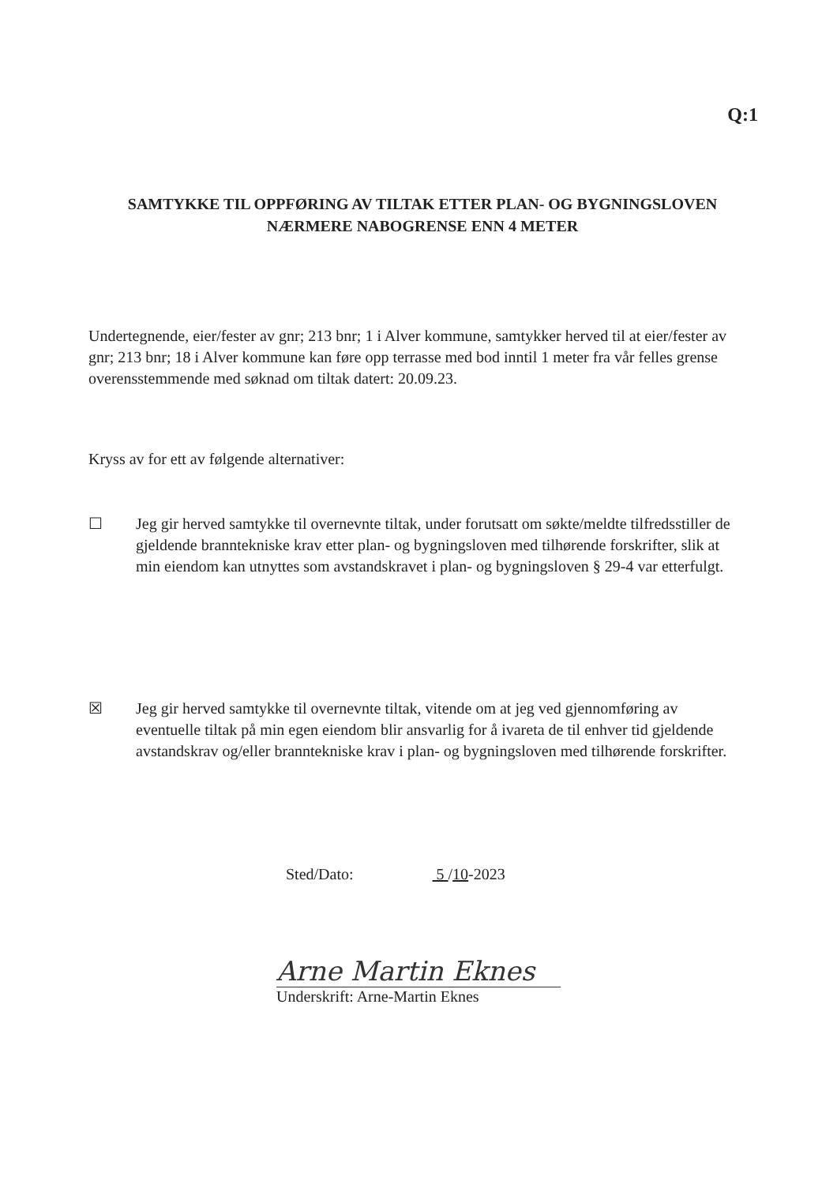Q:1
SAMTYKKE TIL OPPFØRING AV TILTAK ETTER PLAN- OG BYGNINGSLOVEN
NÆRMERE NABOGRENSE ENN 4 METER
Undertegnende, eier/fester av gnr; 213 bnr; 1 i Alver kommune, samtykker herved til at eier/fester av gnr; 213 bnr; 18 i Alver kommune kan føre opp terrasse med bod inntil 1 meter fra vår felles grense overensstemmende med søknad om tiltak datert: 20.09.23.
Kryss av for ett av følgende alternativer:
☐ Jeg gir herved samtykke til overnevnte tiltak, under forutsatt om søkte/meldte tilfredsstiller de gjeldende branntekniske krav etter plan- og bygningsloven med tilhørende forskrifter, slik at min eiendom kan utnyttes som avstandskravet i plan- og bygningsloven § 29-4 var etterfulgt.
☒ Jeg gir herved samtykke til overnevnte tiltak, vitende om at jeg ved gjennomføring av eventuelle tiltak på min egen eiendom blir ansvarlig for å ivareta de til enhver tid gjeldende avstandskrav og/eller branntekniske krav i plan- og bygningsloven med tilhørende forskrifter.
Sted/Dato: 5 /10-2023
Arne Martin Eknes
Underskrift: Arne-Martin Eknes